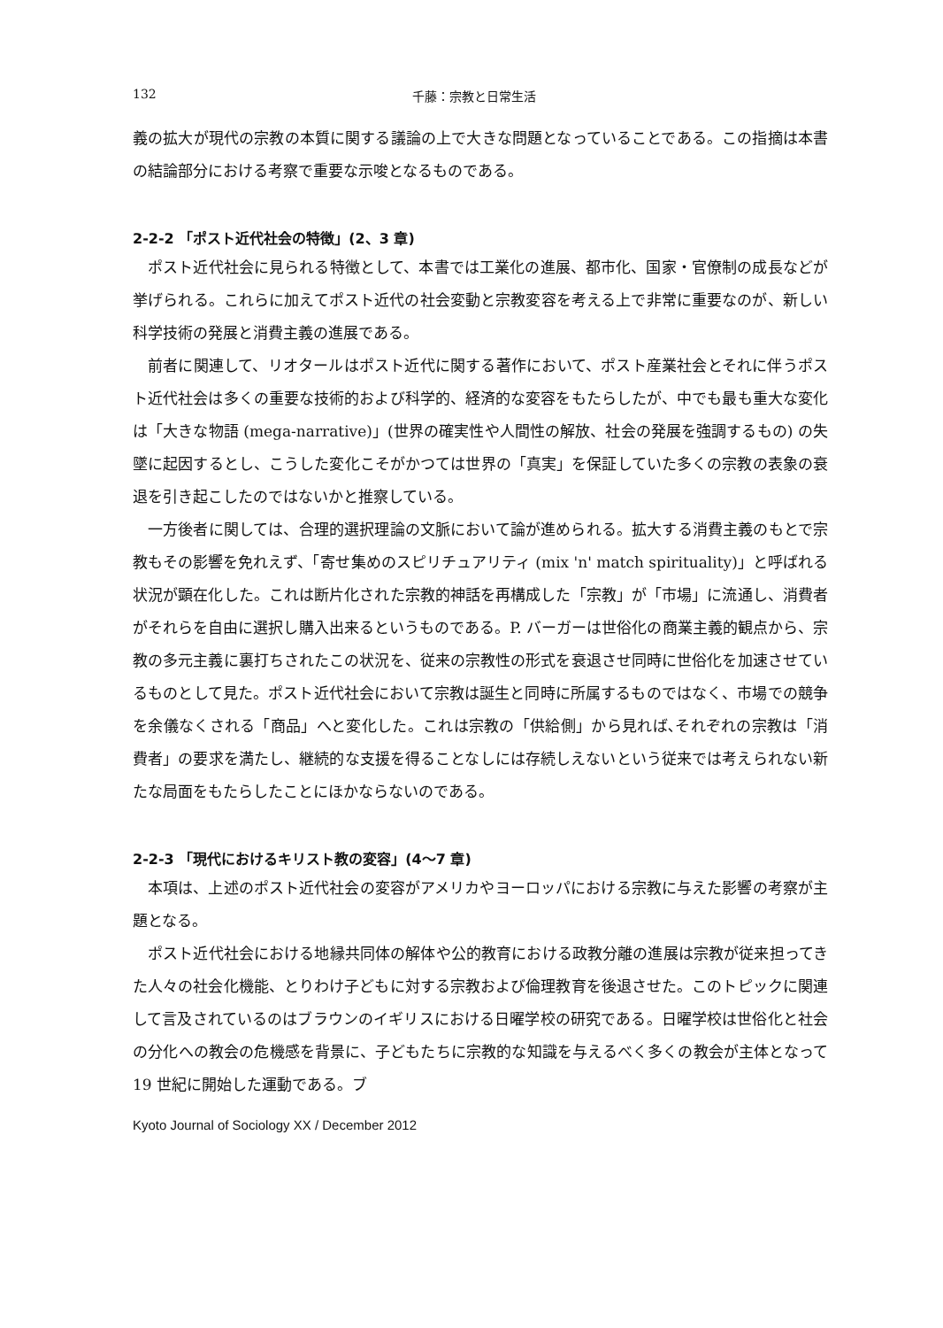132 千藤：宗教と日常生活
義の拡大が現代の宗教の本質に関する議論の上で大きな問題となっていることである。この指摘は本書の結論部分における考察で重要な示唆となるものである。
2-2-2 「ポスト近代社会の特徴」(2、3 章)
ポスト近代社会に見られる特徴として、本書では工業化の進展、都市化、国家・官僚制の成長などが挙げられる。これらに加えてポスト近代の社会変動と宗教変容を考える上で非常に重要なのが、新しい科学技術の発展と消費主義の進展である。
前者に関連して、リオタールはポスト近代に関する著作において、ポスト産業社会とそれに伴うポスト近代社会は多くの重要な技術的および科学的、経済的な変容をもたらしたが、中でも最も重大な変化は「大きな物語 (mega-narrative)」(世界の確実性や人間性の解放、社会の発展を強調するもの) の失墜に起因するとし、こうした変化こそがかつては世界の「真実」を保証していた多くの宗教の表象の衰退を引き起こしたのではないかと推察している。
一方後者に関しては、合理的選択理論の文脈において論が進められる。拡大する消費主義のもとで宗教もその影響を免れえず、「寄せ集めのスピリチュアリティ (mix 'n' match spirituality)」と呼ばれる状況が顕在化した。これは断片化された宗教的神話を再構成した「宗教」が「市場」に流通し、消費者がそれらを自由に選択し購入出来るというものである。P. バーガーは世俗化の商業主義的観点から、宗教の多元主義に裏打ちされたこの状況を、従来の宗教性の形式を衰退させ同時に世俗化を加速させているものとして見た。ポスト近代社会において宗教は誕生と同時に所属するものではなく、市場での競争を余儀なくされる「商品」へと変化した。これは宗教の「供給側」から見れば､それぞれの宗教は「消費者」の要求を満たし、継続的な支援を得ることなしには存続しえないという従来では考えられない新たな局面をもたらしたことにほかならないのである。
2-2-3 「現代におけるキリスト教の変容」(4～7 章)
本項は、上述のポスト近代社会の変容がアメリカやヨーロッパにおける宗教に与えた影響の考察が主題となる。
ポスト近代社会における地縁共同体の解体や公的教育における政教分離の進展は宗教が従来担ってきた人々の社会化機能、とりわけ子どもに対する宗教および倫理教育を後退させた。このトピックに関連して言及されているのはブラウンのイギリスにおける日曜学校の研究である。日曜学校は世俗化と社会の分化への教会の危機感を背景に、子どもたちに宗教的な知識を与えるべく多くの教会が主体となって 19 世紀に開始した運動である。ブ
Kyoto Journal of Sociology XX / December 2012